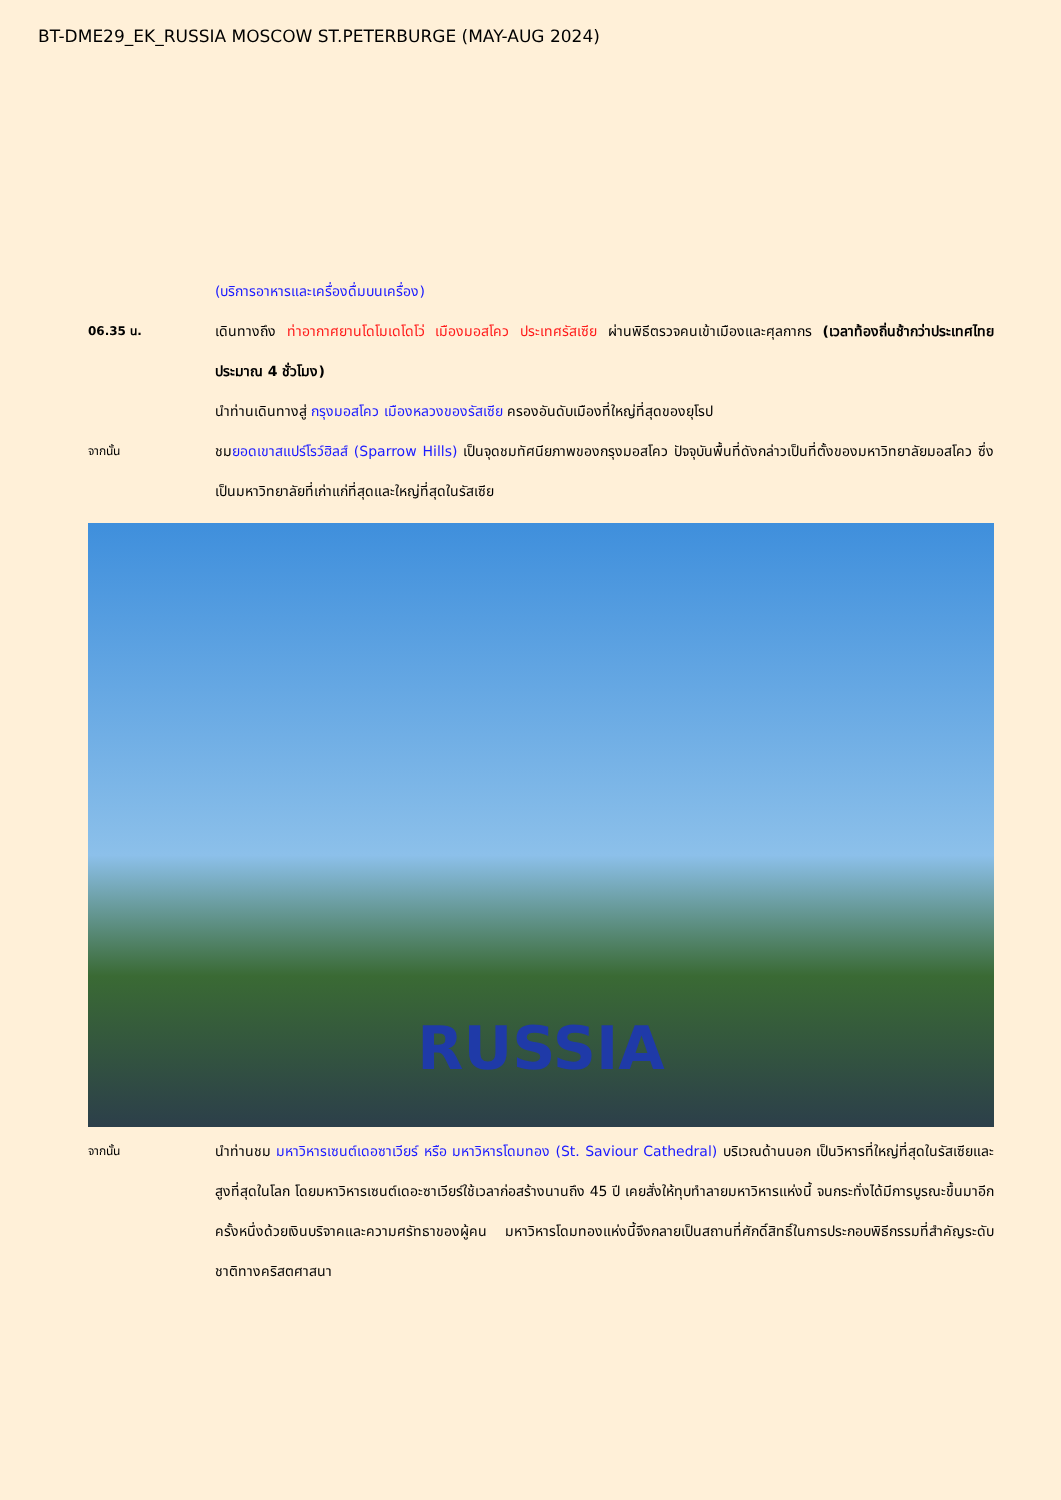BT-DME29_EK_RUSSIA MOSCOW ST.PETERBURGE (MAY-AUG 2024)
(บริการอาหารและเครื่องดื่มบนเครื่อง)
06.35 น.
เดินทางถึง ท่าอากาศยานโดโมเดโดโว่ เมืองมอสโคว ประเทศรัสเซีย ผ่านพิธีตรวจคนเข้าเมืองและศุลกากร (เวลาท้องถิ่นช้ากว่าประเทศไทยประมาณ 4 ชั่วโมง)
นำท่านเดินทางสู่ กรุงมอสโคว เมืองหลวงของรัสเซีย ครองอันดับเมืองที่ใหญ่ที่สุดของยุโรป
จากนั้น
ชมยอดเขาสแปร์โรว์ฮิลส์ (Sparrow Hills) เป็นจุดชมทัศนียภาพของกรุงมอสโคว ปัจจุบันพื้นที่ดังกล่าวเป็นที่ตั้งของมหาวิทยาลัยมอสโคว ซึ่งเป็นมหาวิทยาลัยที่เก่าแก่ที่สุดและใหญ่ที่สุดในรัสเซีย
RUSSIA
จากนั้น
นำท่านชม มหาวิหารเซนต์เดอซาเวียร์ หรือ มหาวิหารโดมทอง (St. Saviour Cathedral) บริเวณด้านนอก เป็นวิหารที่ใหญ่ที่สุดในรัสเซียและสูงที่สุดในโลก โดยมหาวิหารเซนต์เดอะซาเวียร์ใช้เวลาก่อสร้างนานถึง 45 ปี เคยสั่งให้ทุบทำลายมหาวิหารแห่งนี้ จนกระทั่งได้มีการบูรณะขึ้นมาอีกครั้งหนึ่งด้วยเงินบริจาคและความศรัทธาของผู้คน มหาวิหารโดมทองแห่งนี้จึงกลายเป็นสถานที่ศักดิ์สิทธิ์ในการประกอบพิธีกรรมที่สำคัญระดับชาติทางคริสตศาสนา